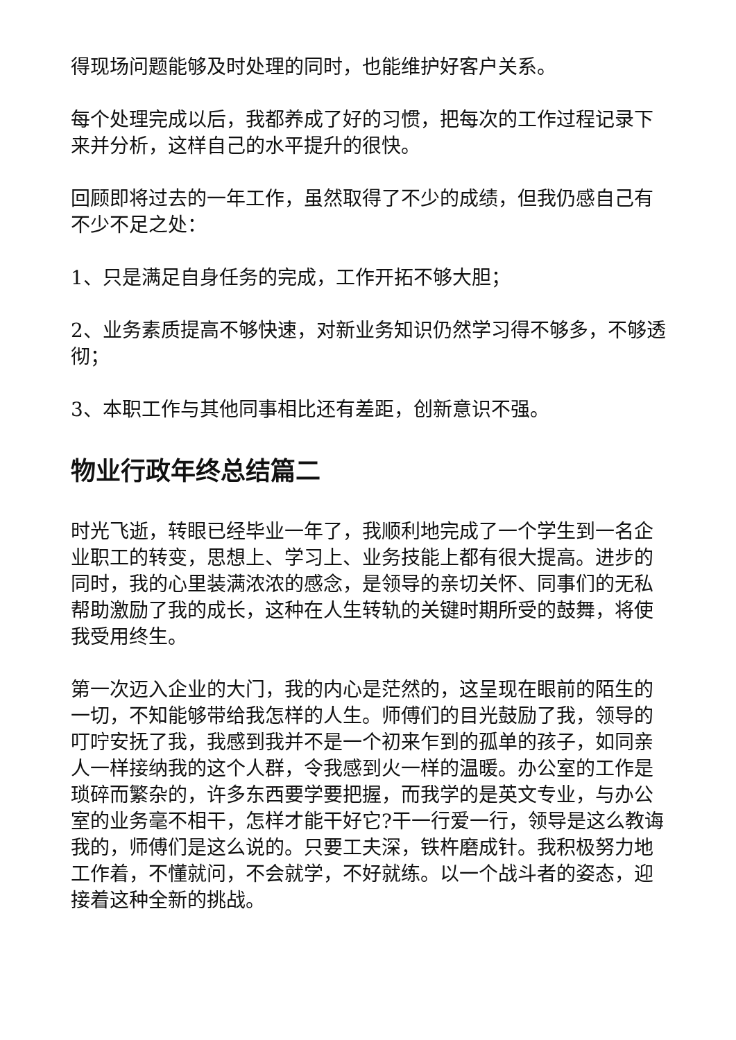得现场问题能够及时处理的同时，也能维护好客户关系。
每个处理完成以后，我都养成了好的习惯，把每次的工作过程记录下来并分析，这样自己的水平提升的很快。
回顾即将过去的一年工作，虽然取得了不少的成绩，但我仍感自己有不少不足之处：
1、只是满足自身任务的完成，工作开拓不够大胆；
2、业务素质提高不够快速，对新业务知识仍然学习得不够多，不够透彻；
3、本职工作与其他同事相比还有差距，创新意识不强。
物业行政年终总结篇二
时光飞逝，转眼已经毕业一年了，我顺利地完成了一个学生到一名企业职工的转变，思想上、学习上、业务技能上都有很大提高。进步的同时，我的心里装满浓浓的感念，是领导的亲切关怀、同事们的无私帮助激励了我的成长，这种在人生转轨的关键时期所受的鼓舞，将使我受用终生。
第一次迈入企业的大门，我的内心是茫然的，这呈现在眼前的陌生的一切，不知能够带给我怎样的人生。师傅们的目光鼓励了我，领导的叮咛安抚了我，我感到我并不是一个初来乍到的孤单的孩子，如同亲人一样接纳我的这个人群，令我感到火一样的温暖。办公室的工作是琐碎而繁杂的，许多东西要学要把握，而我学的是英文专业，与办公室的业务毫不相干，怎样才能干好它?干一行爱一行，领导是这么教诲我的，师傅们是这么说的。只要工夫深，铁杵磨成针。我积极努力地工作着，不懂就问，不会就学，不好就练。以一个战斗者的姿态，迎接着这种全新的挑战。